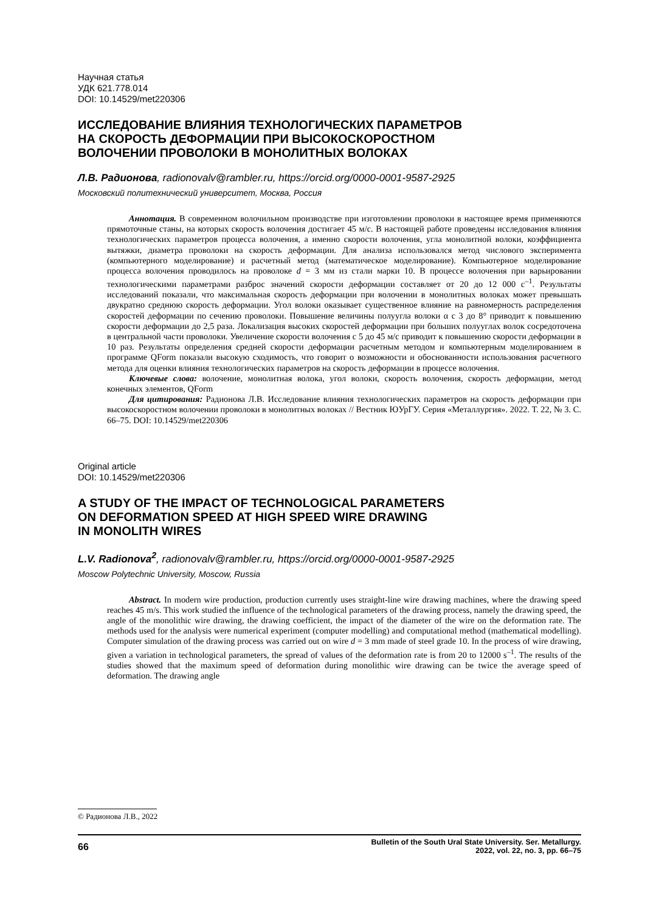Научная статья
УДК 621.778.014
DOI: 10.14529/met220306
ИССЛЕДОВАНИЕ ВЛИЯНИЯ ТЕХНОЛОГИЧЕСКИХ ПАРАМЕТРОВ
НА СКОРОСТЬ ДЕФОРМАЦИИ ПРИ ВЫСОКОСКОРОСТНОМ
ВОЛОЧЕНИИ ПРОВОЛОКИ В МОНОЛИТНЫХ ВОЛОКАХ
Л.В. Радионова, radionovalv@rambler.ru, https://orcid.org/0000-0001-9587-2925
Московский политехнический университет, Москва, Россия
Аннотация. В современном волочильном производстве при изготовлении проволоки в настоящее время применяются прямоточные станы, на которых скорость волочения достигает 45 м/с. В настоящей работе проведены исследования влияния технологических параметров процесса волочения, а именно скорости волочения, угла монолитной волоки, коэффициента вытяжки, диаметра проволоки на скорость деформации. Для анализа использовался метод числового эксперимента (компьютерного моделирование) и расчетный метод (математическое моделирование). Компьютерное моделирование процесса волочения проводилось на проволоке d = 3 мм из стали марки 10. В процессе волочения при варьировании технологическими параметрами разброс значений скорости деформации составляет от 20 до 12 000 с<sup>–1</sup>. Результаты исследований показали, что максимальная скорость деформации при волочении в монолитных волоках может превышать двукратно среднюю скорость деформации. Угол волоки оказывает существенное влияние на равномерность распределения скоростей деформации по сечению проволоки. Повышение величины полуугла волоки α с 3 до 8° приводит к повышению скорости деформации до 2,5 раза. Локализация высоких скоростей деформации при больших полууглах волок сосредоточена в центральной части проволоки. Увеличение скорости волочения с 5 до 45 м/с приводит к повышению скорости деформации в 10 раз. Результаты определения средней скорости деформации расчетным методом и компьютерным моделированием в программе QForm показали высокую сходимость, что говорит о возможности и обоснованности использования расчетного метода для оценки влияния технологических параметров на скорость деформации в процессе волочения.
Ключевые слова: волочение, монолитная волока, угол волоки, скорость волочения, скорость деформации, метод конечных элементов, QForm
Для цитирования: Радионова Л.В. Исследование влияния технологических параметров на скорость деформации при высокоскоростном волочении проволоки в монолитных волоках // Вестник ЮУрГУ. Серия «Металлургия». 2022. Т. 22, № 3. С. 66–75. DOI: 10.14529/met220306
Original article
DOI: 10.14529/met220306
A STUDY OF THE IMPACT OF TECHNOLOGICAL PARAMETERS
ON DEFORMATION SPEED AT HIGH SPEED WIRE DRAWING
IN MONOLITH WIRES
L.V. Radionova<sup>2</sup>, radionovalv@rambler.ru, https://orcid.org/0000-0001-9587-2925
Moscow Polytechnic University, Moscow, Russia
Abstract. In modern wire production, production currently uses straight-line wire drawing machines, where the drawing speed reaches 45 m/s. This work studied the influence of the technological parameters of the drawing process, namely the drawing speed, the angle of the monolithic wire drawing, the drawing coefficient, the impact of the diameter of the wire on the deformation rate. The methods used for the analysis were numerical experiment (computer modelling) and computational method (mathematical modelling). Computer simulation of the drawing process was carried out on wire d = 3 mm made of steel grade 10. In the process of wire drawing, given a variation in technological parameters, the spread of values of the deformation rate is from 20 to 12000 s<sup>–1</sup>. The results of the studies showed that the maximum speed of deformation during monolithic wire drawing can be twice the average speed of deformation. The drawing angle
© Радионова Л.В., 2022
66 Bulletin of the South Ural State University. Ser. Metallurgy.
2022, vol. 22, no. 3, pp. 66–75